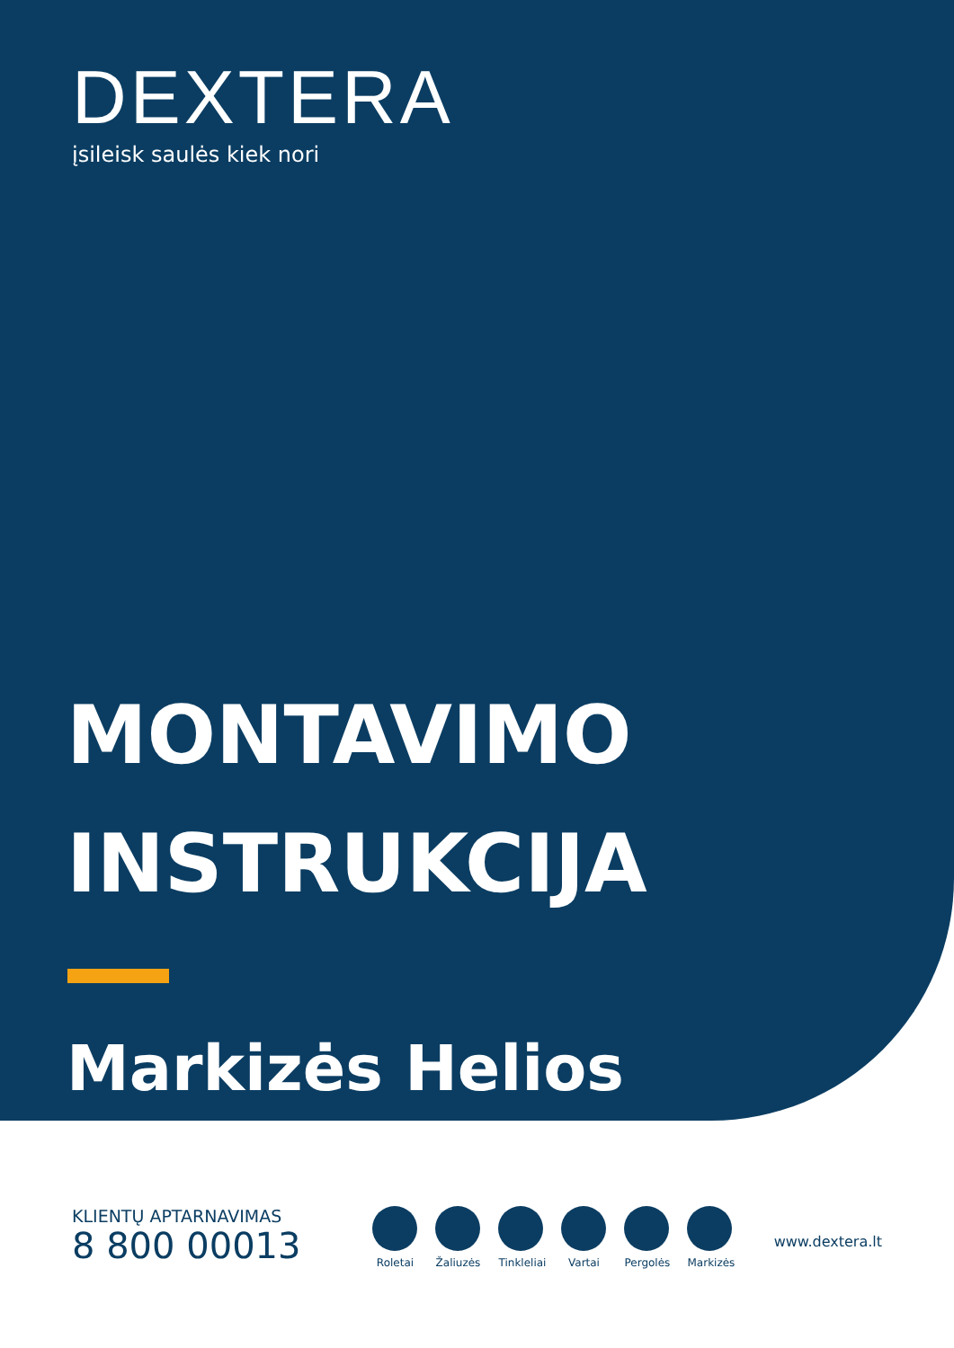DEXTERA
įsileisk saulės kiek nori
MONTAVIMO
INSTRUKCIJA
Markizės Helios
KLIENTŲ APTARNAVIMAS
8 800 00013
Roletai
Žaliuzės
Tinkleliai
Vartai Pergolės
Markizės
www.dextera.lt